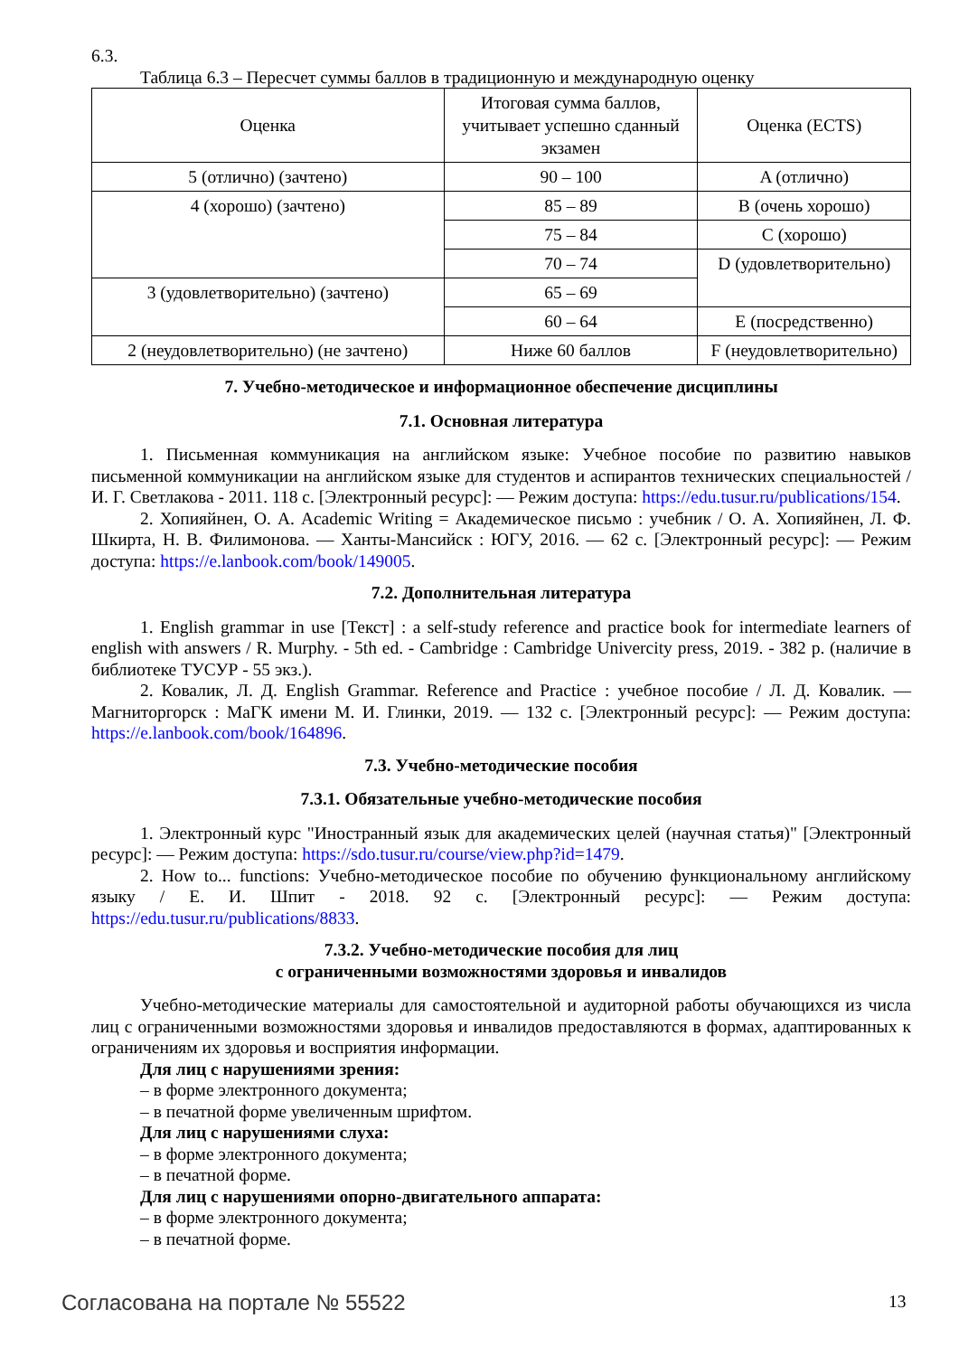6.3.
Таблица 6.3 – Пересчет суммы баллов в традиционную и международную оценку
| Оценка | Итоговая сумма баллов, учитывает успешно сданный экзамен | Оценка (ECTS) |
| 5 (отлично) (зачтено) | 90 – 100 | A (отлично) |
| 4 (хорошо) (зачтено) | 85 – 89 | B (очень хорошо) |
| | 75 – 84 | C (хорошо) |
| | 70 – 74 | D (удовлетворительно) |
| 3 (удовлетворительно) (зачтено) | 65 – 69 | |
| | 60 – 64 | E (посредственно) |
| 2 (неудовлетворительно) (не зачтено) | Ниже 60 баллов | F (неудовлетворительно) |
7. Учебно-методическое и информационное обеспечение дисциплины
7.1. Основная литература
1. Письменная коммуникация на английском языке: Учебное пособие по развитию навыков письменной коммуникации на английском языке для студентов и аспирантов технических специальностей / И. Г. Светлакова - 2011. 118 с. [Электронный ресурс]: — Режим доступа: https://edu.tusur.ru/publications/154.
2. Хопияйнен, О. А. Academic Writing = Академическое письмо : учебник / О. А. Хопияйнен, Л. Ф. Шкирта, Н. В. Филимонова. — Ханты-Мансийск : ЮГУ, 2016. — 62 с. [Электронный ресурс]: — Режим доступа: https://e.lanbook.com/book/149005.
7.2. Дополнительная литература
1. English grammar in use [Текст] : a self-study reference and practice book for intermediate learners of english with answers / R. Murphy. - 5th ed. - Cambridge : Cambridge Univercity press, 2019. - 382 p. (наличие в библиотеке ТУСУР - 55 экз.).
2. Ковалик, Л. Д. English Grammar. Reference and Practice : учебное пособие / Л. Д. Ковалик. — Магниторгорск : МаГК имени М. И. Глинки, 2019. — 132 с. [Электронный ресурс]: — Режим доступа: https://e.lanbook.com/book/164896.
7.3. Учебно-методические пособия
7.3.1. Обязательные учебно-методические пособия
1. Электронный курс "Иностранный язык для академических целей (научная статья)" [Электронный ресурс]: — Режим доступа: https://sdo.tusur.ru/course/view.php?id=1479.
2. How to... functions: Учебно-методическое пособие по обучению функциональному английскому языку / Е. И. Шпит - 2018. 92 с. [Электронный ресурс]: — Режим доступа: https://edu.tusur.ru/publications/8833.
7.3.2. Учебно-методические пособия для лиц
с ограниченными возможностями здоровья и инвалидов
Учебно-методические материалы для самостоятельной и аудиторной работы обучающихся из числа лиц с ограниченными возможностями здоровья и инвалидов предоставляются в формах, адаптированных к ограничениям их здоровья и восприятия информации.
Для лиц с нарушениями зрения:
– в форме электронного документа;
– в печатной форме увеличенным шрифтом.
Для лиц с нарушениями слуха:
– в форме электронного документа;
– в печатной форме.
Для лиц с нарушениями опорно-двигательного аппарата:
– в форме электронного документа;
– в печатной форме.
Согласована на портале № 55522 13